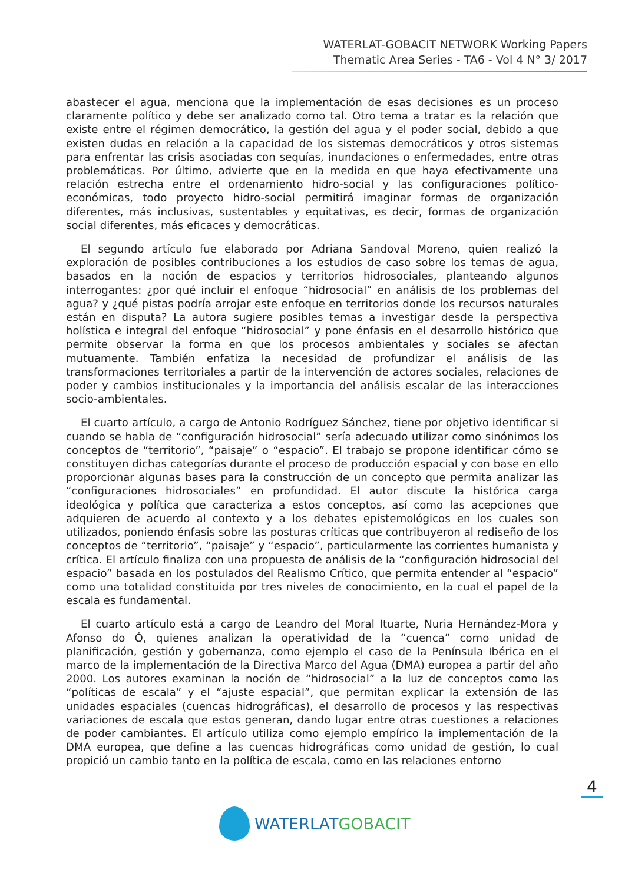WATERLAT-GOBACIT NETWORK Working Papers
Thematic Area Series - TA6 - Vol 4 N° 3/ 2017
abastecer el agua, menciona que la implementación de esas decisiones es un proceso claramente político y debe ser analizado como tal. Otro tema a tratar es la relación que existe entre el régimen democrático, la gestión del agua y el poder social, debido a que existen dudas en relación a la capacidad de los sistemas democráticos y otros sistemas para enfrentar las crisis asociadas con sequías, inundaciones o enfermedades, entre otras problemáticas. Por último, advierte que en la medida en que haya efectivamente una relación estrecha entre el ordenamiento hidro-social y las configuraciones político-económicas, todo proyecto hidro-social permitirá imaginar formas de organización diferentes, más inclusivas, sustentables y equitativas, es decir, formas de organización social diferentes, más eficaces y democráticas.
El segundo artículo fue elaborado por Adriana Sandoval Moreno, quien realizó la exploración de posibles contribuciones a los estudios de caso sobre los temas de agua, basados en la noción de espacios y territorios hidrosociales, planteando algunos interrogantes: ¿por qué incluir el enfoque “hidrosocial” en análisis de los problemas del agua? y ¿qué pistas podría arrojar este enfoque en territorios donde los recursos naturales están en disputa? La autora sugiere posibles temas a investigar desde la perspectiva holística e integral del enfoque “hidrosocial” y pone énfasis en el desarrollo histórico que permite observar la forma en que los procesos ambientales y sociales se afectan mutuamente. También enfatiza la necesidad de profundizar el análisis de las transformaciones territoriales a partir de la intervención de actores sociales, relaciones de poder y cambios institucionales y la importancia del análisis escalar de las interacciones socio-ambientales.
El cuarto artículo, a cargo de Antonio Rodríguez Sánchez, tiene por objetivo identificar si cuando se habla de “configuración hidrosocial” sería adecuado utilizar como sinónimos los conceptos de “territorio”, “paisaje” o “espacio”. El trabajo se propone identificar cómo se constituyen dichas categorías durante el proceso de producción espacial y con base en ello proporcionar algunas bases para la construcción de un concepto que permita analizar las “configuraciones hidrosociales” en profundidad. El autor discute la histórica carga ideológica y política que caracteriza a estos conceptos, así como las acepciones que adquieren de acuerdo al contexto y a los debates epistemológicos en los cuales son utilizados, poniendo énfasis sobre las posturas críticas que contribuyeron al rediseño de los conceptos de “territorio”, “paisaje” y “espacio”, particularmente las corrientes humanista y crítica. El artículo finaliza con una propuesta de análisis de la “configuración hidrosocial del espacio” basada en los postulados del Realismo Crítico, que permita entender al “espacio” como una totalidad constituida por tres niveles de conocimiento, en la cual el papel de la escala es fundamental.
El cuarto artículo está a cargo de Leandro del Moral Ituarte, Nuria Hernández-Mora y Afonso do Ó, quienes analizan la operatividad de la “cuenca” como unidad de planificación, gestión y gobernanza, como ejemplo el caso de la Península Ibérica en el marco de la implementación de la Directiva Marco del Agua (DMA) europea a partir del año 2000. Los autores examinan la noción de “hidrosocial” a la luz de conceptos como las “políticas de escala” y el “ajuste espacial”, que permitan explicar la extensión de las unidades espaciales (cuencas hidrográficas), el desarrollo de procesos y las respectivas variaciones de escala que estos generan, dando lugar entre otras cuestiones a relaciones de poder cambiantes. El artículo utiliza como ejemplo empírico la implementación de la DMA europea, que define a las cuencas hidrográficas como unidad de gestión, lo cual propició un cambio tanto en la política de escala, como en las relaciones entorno
4
WATERLAT GOBACIT